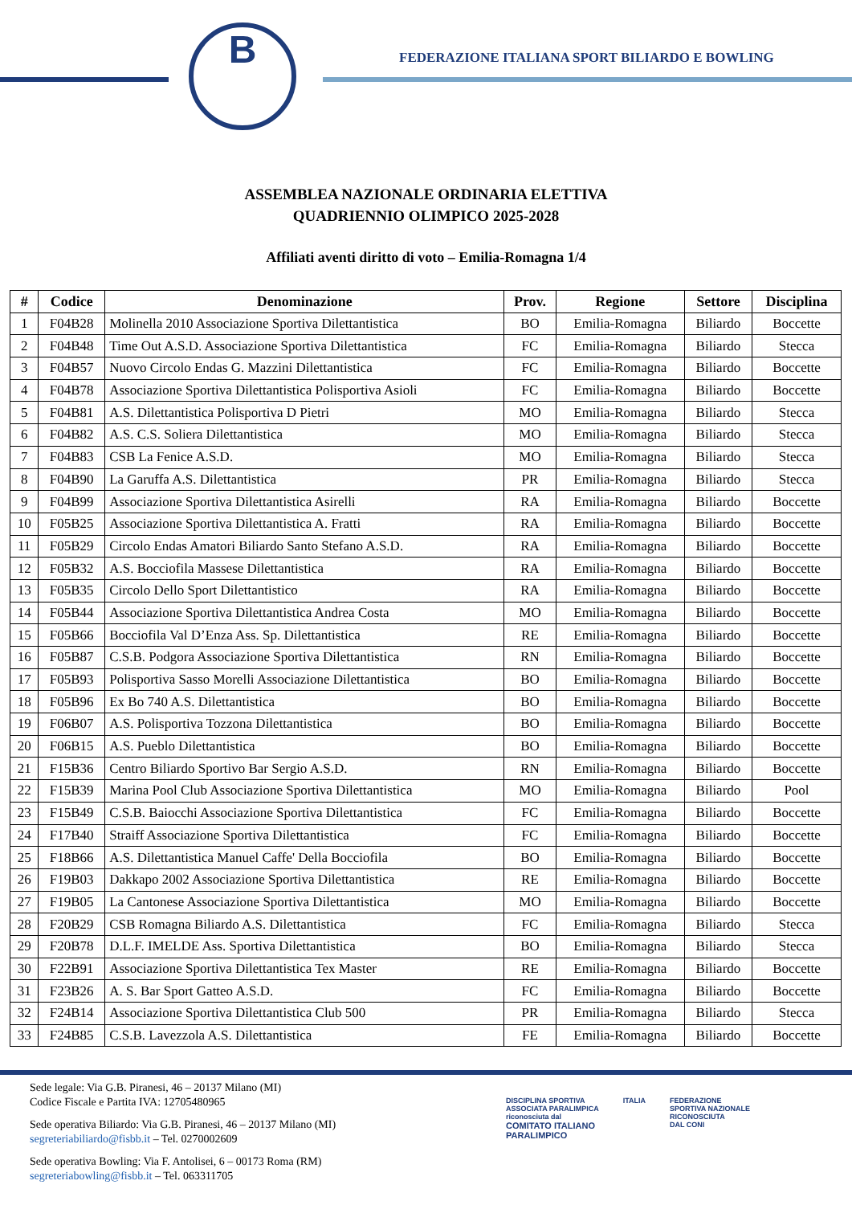B
FEDERAZIONE ITALIANA SPORT BILIARDO E BOWLING
ASSEMBLEA NAZIONALE ORDINARIA ELETTIVA
QUADRIENNIO OLIMPICO 2025-2028
Affiliati aventi diritto di voto – Emilia-Romagna 1/4
| # | Codice | Denominazione | Prov. | Regione | Settore | Disciplina |
| --- | --- | --- | --- | --- | --- | --- |
| 1 | F04B28 | Molinella 2010 Associazione Sportiva Dilettantistica | BO | Emilia-Romagna | Biliardo | Boccette |
| 2 | F04B48 | Time Out A.S.D. Associazione Sportiva Dilettantistica | FC | Emilia-Romagna | Biliardo | Stecca |
| 3 | F04B57 | Nuovo Circolo Endas G. Mazzini Dilettantistica | FC | Emilia-Romagna | Biliardo | Boccette |
| 4 | F04B78 | Associazione Sportiva Dilettantistica Polisportiva Asioli | FC | Emilia-Romagna | Biliardo | Boccette |
| 5 | F04B81 | A.S. Dilettantistica Polisportiva D Pietri | MO | Emilia-Romagna | Biliardo | Stecca |
| 6 | F04B82 | A.S. C.S. Soliera Dilettantistica | MO | Emilia-Romagna | Biliardo | Stecca |
| 7 | F04B83 | CSB La Fenice A.S.D. | MO | Emilia-Romagna | Biliardo | Stecca |
| 8 | F04B90 | La Garuffa A.S. Dilettantistica | PR | Emilia-Romagna | Biliardo | Stecca |
| 9 | F04B99 | Associazione Sportiva Dilettantistica Asirelli | RA | Emilia-Romagna | Biliardo | Boccette |
| 10 | F05B25 | Associazione Sportiva Dilettantistica A. Fratti | RA | Emilia-Romagna | Biliardo | Boccette |
| 11 | F05B29 | Circolo Endas Amatori Biliardo Santo Stefano A.S.D. | RA | Emilia-Romagna | Biliardo | Boccette |
| 12 | F05B32 | A.S. Bocciofila Massese Dilettantistica | RA | Emilia-Romagna | Biliardo | Boccette |
| 13 | F05B35 | Circolo Dello Sport Dilettantistico | RA | Emilia-Romagna | Biliardo | Boccette |
| 14 | F05B44 | Associazione Sportiva Dilettantistica Andrea Costa | MO | Emilia-Romagna | Biliardo | Boccette |
| 15 | F05B66 | Bocciofila Val D’Enza Ass. Sp. Dilettantistica | RE | Emilia-Romagna | Biliardo | Boccette |
| 16 | F05B87 | C.S.B. Podgora Associazione Sportiva Dilettantistica | RN | Emilia-Romagna | Biliardo | Boccette |
| 17 | F05B93 | Polisportiva Sasso Morelli Associazione Dilettantistica | BO | Emilia-Romagna | Biliardo | Boccette |
| 18 | F05B96 | Ex Bo 740 A.S. Dilettantistica | BO | Emilia-Romagna | Biliardo | Boccette |
| 19 | F06B07 | A.S. Polisportiva Tozzona Dilettantistica | BO | Emilia-Romagna | Biliardo | Boccette |
| 20 | F06B15 | A.S. Pueblo Dilettantistica | BO | Emilia-Romagna | Biliardo | Boccette |
| 21 | F15B36 | Centro Biliardo Sportivo Bar Sergio A.S.D. | RN | Emilia-Romagna | Biliardo | Boccette |
| 22 | F15B39 | Marina Pool Club Associazione Sportiva Dilettantistica | MO | Emilia-Romagna | Biliardo | Pool |
| 23 | F15B49 | C.S.B. Baiocchi Associazione Sportiva Dilettantistica | FC | Emilia-Romagna | Biliardo | Boccette |
| 24 | F17B40 | Straiff Associazione Sportiva Dilettantistica | FC | Emilia-Romagna | Biliardo | Boccette |
| 25 | F18B66 | A.S. Dilettantistica Manuel Caffe' Della Bocciofila | BO | Emilia-Romagna | Biliardo | Boccette |
| 26 | F19B03 | Dakkapo 2002 Associazione Sportiva Dilettantistica | RE | Emilia-Romagna | Biliardo | Boccette |
| 27 | F19B05 | La Cantonese Associazione Sportiva Dilettantistica | MO | Emilia-Romagna | Biliardo | Boccette |
| 28 | F20B29 | CSB Romagna Biliardo A.S. Dilettantistica | FC | Emilia-Romagna | Biliardo | Stecca |
| 29 | F20B78 | D.L.F. IMELDE Ass. Sportiva Dilettantistica | BO | Emilia-Romagna | Biliardo | Stecca |
| 30 | F22B91 | Associazione Sportiva Dilettantistica Tex Master | RE | Emilia-Romagna | Biliardo | Boccette |
| 31 | F23B26 | A. S. Bar Sport Gatteo A.S.D. | FC | Emilia-Romagna | Biliardo | Boccette |
| 32 | F24B14 | Associazione Sportiva Dilettantistica Club 500 | PR | Emilia-Romagna | Biliardo | Stecca |
| 33 | F24B85 | C.S.B. Lavezzola A.S. Dilettantistica | FE | Emilia-Romagna | Biliardo | Boccette |
Sede legale: Via G.B. Piranesi, 46 – 20137 Milano (MI)
Codice Fiscale e Partita IVA: 12705480965
Sede operativa Biliardo: Via G.B. Piranesi, 46 – 20137 Milano (MI)
segreteriabiliardo@fisbb.it – Tel. 0270002609
Sede operativa Bowling: Via F. Antolisei, 6 – 00173 Roma (RM)
segreteriabowling@fisbb.it – Tel. 063311705
DISCIPLINA SPORTIVA
ASSOCIATA PARALIMPICA
riconosciuta dal
COMITATO ITALIANO
PARALIMPICO
ITALIA FEDERAZIONE
SPORTIVA NAZIONALE
RICONOSCIUTA
DAL CONI